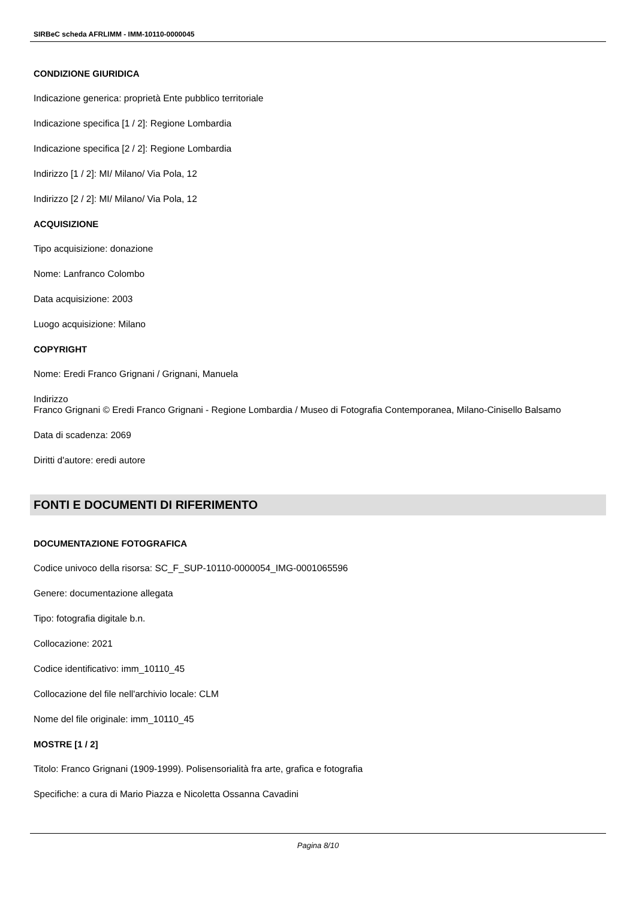SIRBeC scheda AFRLIMM - IMM-10110-0000045
CONDIZIONE GIURIDICA
Indicazione generica: proprietà Ente pubblico territoriale
Indicazione specifica [1 / 2]: Regione Lombardia
Indicazione specifica [2 / 2]: Regione Lombardia
Indirizzo [1 / 2]: MI/ Milano/ Via Pola, 12
Indirizzo [2 / 2]: MI/ Milano/ Via Pola, 12
ACQUISIZIONE
Tipo acquisizione: donazione
Nome: Lanfranco Colombo
Data acquisizione: 2003
Luogo acquisizione: Milano
COPYRIGHT
Nome: Eredi Franco Grignani / Grignani, Manuela
Indirizzo
Franco Grignani © Eredi Franco Grignani - Regione Lombardia / Museo di Fotografia Contemporanea, Milano-Cinisello Balsamo
Data di scadenza: 2069
Diritti d'autore: eredi autore
FONTI E DOCUMENTI DI RIFERIMENTO
DOCUMENTAZIONE FOTOGRAFICA
Codice univoco della risorsa: SC_F_SUP-10110-0000054_IMG-0001065596
Genere: documentazione allegata
Tipo: fotografia digitale b.n.
Collocazione: 2021
Codice identificativo: imm_10110_45
Collocazione del file nell'archivio locale: CLM
Nome del file originale: imm_10110_45
MOSTRE [1 / 2]
Titolo: Franco Grignani (1909-1999). Polisensorialità fra arte, grafica e fotografia
Specifiche: a cura di Mario Piazza e Nicoletta Ossanna Cavadini
Pagina 8/10